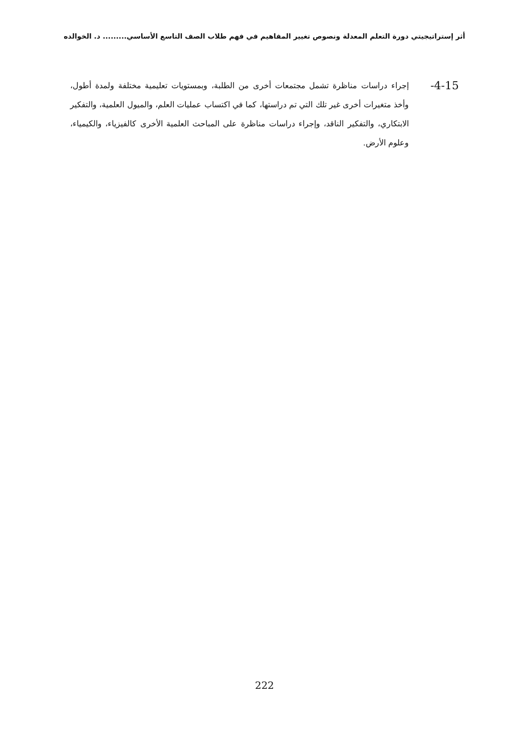أثر إستراتيجيتي دورة التعلم المعدلة ونصوص تغيير المفاهيم في فهم طلاب الصف التاسع الأساسي......... د. الخوالده
-4-15
إجراء دراسات مناظرة تشمل مجتمعات أخرى من الطلبة، وبمستويات تعليمية مختلفة ولمدة أطول، وأخذ متغيرات أخرى غير تلك التي تم دراستها، كما في اكتساب عمليات العلم، والميول العلمية، والتفكير الابتكاري، والتفكير الناقد، وإجراء دراسات مناظرة على المباحث العلمية الأخرى كالفيزياء، والكيمياء، وعلوم الأرض.
222